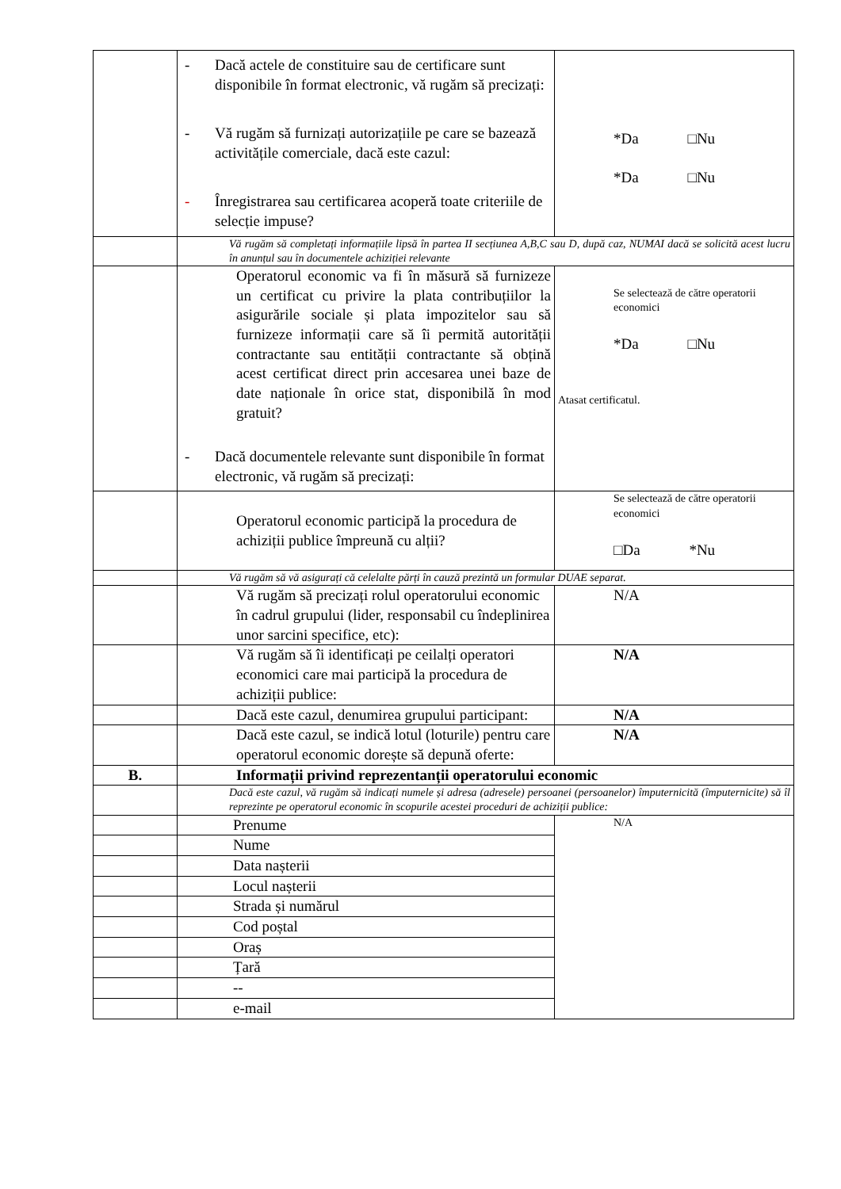| | - Dacă actele de constituire sau de certificare sunt disponibile în format electronic, vă rugăm să precizați: - Vă rugăm să furnizați autorizațiile pe care se bazează activitățile comerciale, dacă este cazul: - Înregistrarea sau certificarea acoperă toate criteriile de selecție impuse? | *Da □Nu *Da □Nu |
| | Vă rugăm să completați informațiile lipsă în partea II secțiunea A,B,C sau D, după caz, NUMAI dacă se solicită acest lucru în anunțul sau în documentele achiziției relevante | |
| | Operatorul economic va fi în măsură să furnizeze un certificat cu privire la plata contribuțiilor la asigurările sociale și plata impozitelor sau să furnizeze informații care să îi permită autorității contractante sau entității contractante să obțină acest certificat direct prin accesarea unei baze de date naționale în orice stat, disponibilă în mod gratuit? - Dacă documentele relevante sunt disponibile în format electronic, vă rugăm să precizați: | Se selectează de către operatorii economici *Da □Nu Atasat certificatul. |
| | Operatorul economic participă la procedura de achiziții publice împreună cu alții? | Se selectează de către operatorii economici □Da *Nu |
| | Vă rugăm să vă asigurați că celelalte părți în cauză prezintă un formular DUAE separat. | |
| | Vă rugăm să precizați rolul operatorului economic în cadrul grupului (lider, responsabil cu îndeplinirea unor sarcini specifice, etc): | N/A |
| | Vă rugăm să îi identificați pe ceilalți operatori economici care mai participă la procedura de achiziții publice: | N/A |
| | Dacă este cazul, denumirea grupului participant: | N/A |
| | Dacă este cazul, se indică lotul (loturile) pentru care operatorul economic dorește să depună oferte: | N/A |
| B. | Informații privind reprezentanții operatorului economic | |
| | Dacă este cazul, vă rugăm să indicați numele și adresa (adresele) persoanei (persoanelor) împuternicită (împuternicite) să îl reprezinte pe operatorul economic în scopurile acestei proceduri de achiziții publice: | |
| | Prenume | N/A |
| | Nume | |
| | Data nașterii | |
| | Locul nașterii | |
| | Strada și numărul | |
| | Cod poștal | |
| | Oraș | |
| | Țară | |
| | -- | |
| | e-mail | |